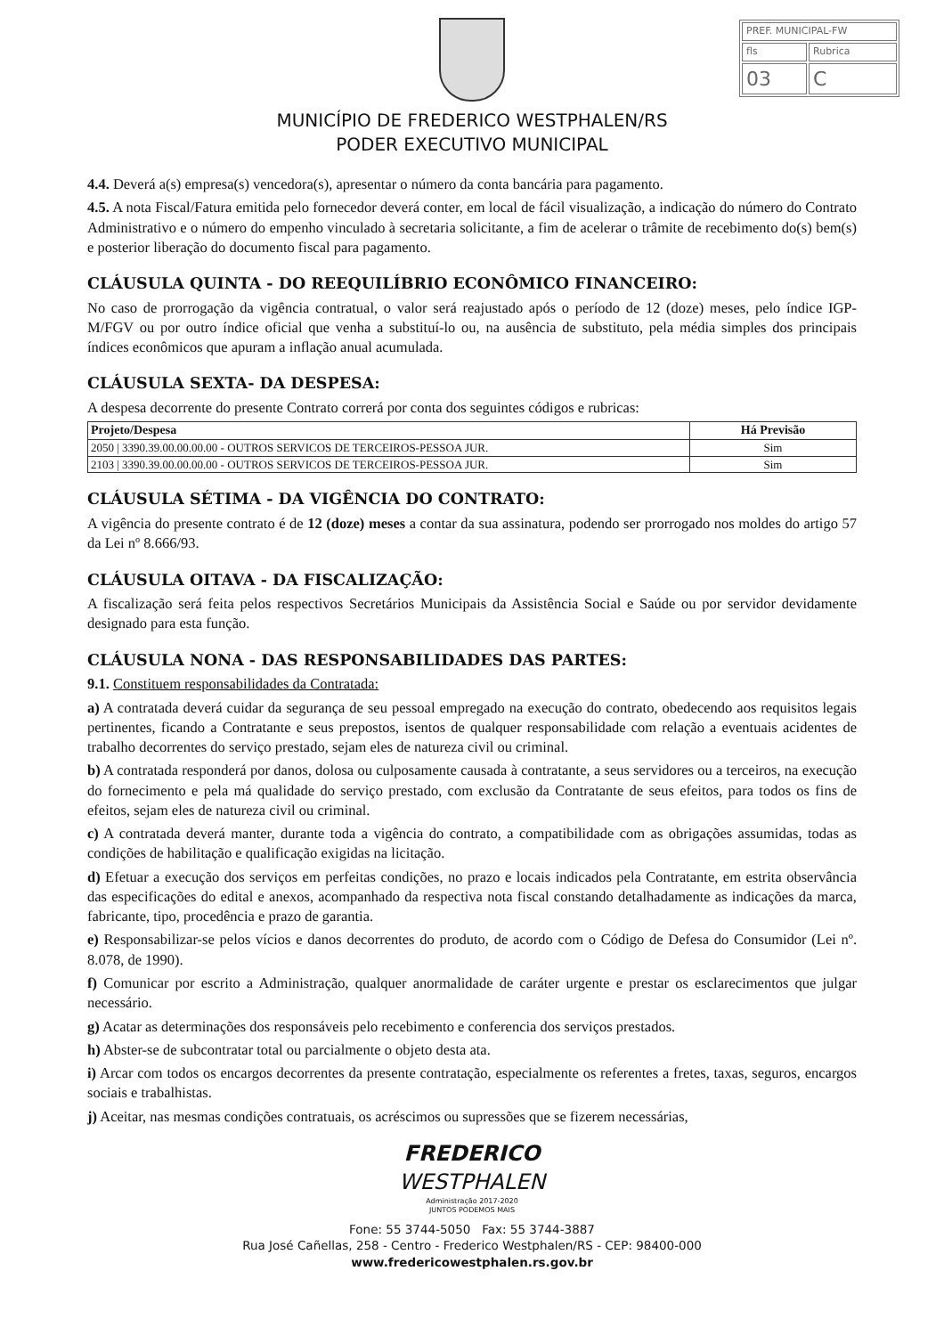| PREF. MUNICIPAL-FW | |
| fls | Rubrica |
| 03 | C |
MUNICÍPIO DE FREDERICO WESTPHALEN/RS
PODER EXECUTIVO MUNICIPAL
4.4. Deverá a(s) empresa(s) vencedora(s), apresentar o número da conta bancária para pagamento.
4.5. A nota Fiscal/Fatura emitida pelo fornecedor deverá conter, em local de fácil visualização, a indicação do número do Contrato Administrativo e o número do empenho vinculado à secretaria solicitante, a fim de acelerar o trâmite de recebimento do(s) bem(s) e posterior liberação do documento fiscal para pagamento.
CLÁUSULA QUINTA - DO REEQUILÍBRIO ECONÔMICO FINANCEIRO:
No caso de prorrogação da vigência contratual, o valor será reajustado após o período de 12 (doze) meses, pelo índice IGP-M/FGV ou por outro índice oficial que venha a substituí-lo ou, na ausência de substituto, pela média simples dos principais índices econômicos que apuram a inflação anual acumulada.
CLÁUSULA SEXTA- DA DESPESA:
A despesa decorrente do presente Contrato correrá por conta dos seguintes códigos e rubricas:
| Projeto/Despesa | Há Previsão |
| --- | --- |
| 2050 / 3390.39.00.00.00.00 - OUTROS SERVICOS DE TERCEIROS-PESSOA JUR. | Sim |
| 2103 / 3390.39.00.00.00.00 - OUTROS SERVICOS DE TERCEIROS-PESSOA JUR. | Sim |
CLÁUSULA SÉTIMA - DA VIGÊNCIA DO CONTRATO:
A vigência do presente contrato é de 12 (doze) meses a contar da sua assinatura, podendo ser prorrogado nos moldes do artigo 57 da Lei nº 8.666/93.
CLÁUSULA OITAVA - DA FISCALIZAÇÃO:
A fiscalização será feita pelos respectivos Secretários Municipais da Assistência Social e Saúde ou por servidor devidamente designado para esta função.
CLÁUSULA NONA - DAS RESPONSABILIDADES DAS PARTES:
9.1. Constituem responsabilidades da Contratada:
a) A contratada deverá cuidar da segurança de seu pessoal empregado na execução do contrato, obedecendo aos requisitos legais pertinentes, ficando a Contratante e seus prepostos, isentos de qualquer responsabilidade com relação a eventuais acidentes de trabalho decorrentes do serviço prestado, sejam eles de natureza civil ou criminal.
b) A contratada responderá por danos, dolosa ou culposamente causada à contratante, a seus servidores ou a terceiros, na execução do fornecimento e pela má qualidade do serviço prestado, com exclusão da Contratante de seus efeitos, para todos os fins de efeitos, sejam eles de natureza civil ou criminal.
c) A contratada deverá manter, durante toda a vigência do contrato, a compatibilidade com as obrigações assumidas, todas as condições de habilitação e qualificação exigidas na licitação.
d) Efetuar a execução dos serviços em perfeitas condições, no prazo e locais indicados pela Contratante, em estrita observância das especificações do edital e anexos, acompanhado da respectiva nota fiscal constando detalhadamente as indicações da marca, fabricante, tipo, procedência e prazo de garantia.
e) Responsabilizar-se pelos vícios e danos decorrentes do produto, de acordo com o Código de Defesa do Consumidor (Lei nº. 8.078, de 1990).
f) Comunicar por escrito a Administração, qualquer anormalidade de caráter urgente e prestar os esclarecimentos que julgar necessário.
g) Acatar as determinações dos responsáveis pelo recebimento e conferencia dos serviços prestados.
h) Abster-se de subcontratar total ou parcialmente o objeto desta ata.
i) Arcar com todos os encargos decorrentes da presente contratação, especialmente os referentes a fretes, taxas, seguros, encargos sociais e trabalhistas.
j) Aceitar, nas mesmas condições contratuais, os acréscimos ou supressões que se fizerem necessárias,
FREDERICO
WESTPHALEN
Administração 2017-2020
JUNTOS PODEMOS MAIS
Fone: 55 3744-5050 Fax: 55 3744-3887
Rua José Cañellas, 258 - Centro - Frederico Westphalen/RS - CEP: 98400-000
www.fredericowestphalen.rs.gov.br